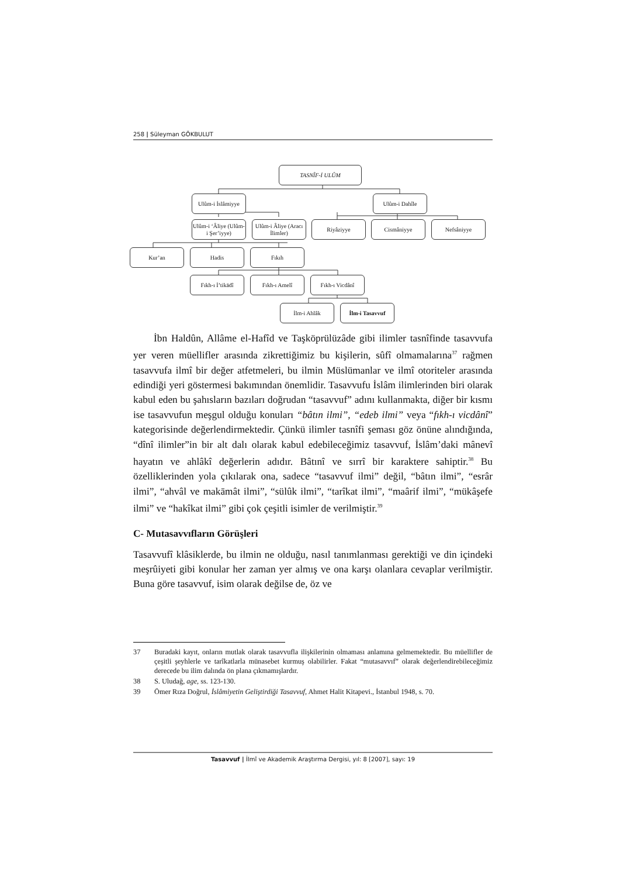258 | Süleyman GÖKBULUT
TASNÎF-İ ULÛM
Ulûm-i İslâmiyye
Ulûm-i Dahîle
Ulûm-i ‘Âliye (Ulûm-i Şer’iyye)
Ulûm-i Âliye (Aracı İlimler)
Riyâziyye Cismâniyye Nefsâniyye
Kur’an Hadis Fıkıh
Fıkh-ı İ’tikādî Fıkh-ı Amelî Fıkh-ı Vicdânî
İlm-i Ahlâk İlm-i Tasavvuf
İbn Haldûn, Allâme el-Hafîd ve Taşköprülüzâde gibi ilimler tasnîfinde tasavvufa yer veren müellifler arasında zikrettiğimiz bu kişilerin, sûfî olmamalarına<sup>37</sup> rağmen tasavvufa ilmî bir değer atfetmeleri, bu ilmin Müslümanlar ve ilmî otoriteler arasında edindiği yeri göstermesi bakımından önemlidir. Tasavvufu İslâm ilimlerinden biri olarak kabul eden bu şahısların bazıları doğrudan “tasavvuf” adını kullanmakta, diğer bir kısmı ise tasavvufun meşgul olduğu konuları “bâtın ilmi”, “edeb ilmi” veya “fıkh-ı vicdânî” kategorisinde değerlendirmektedir. Çünkü ilimler tasnîfi şeması göz önüne alındığında, “dînî ilimler”in bir alt dalı olarak kabul edebileceğimiz tasavvuf, İslâm’daki mânevî hayatın ve ahlâkî değerlerin adıdır. Bâtınî ve sırrî bir karaktere sahiptir.<sup>38</sup> Bu özelliklerinden yola çıkılarak ona, sadece “tasavvuf ilmi” değil, “bâtın ilmi”, “esrâr ilmi”, “ahvâl ve makāmât ilmi”, “sülûk ilmi”, “tarîkat ilmi”, “maârif ilmi”, “mükâşefe ilmi” ve “hakîkat ilmi” gibi çok çeşitli isimler de verilmiştir.<sup>39</sup>
C- Mutasavvıfların Görüşleri
Tasavvufî klâsiklerde, bu ilmin ne olduğu, nasıl tanımlanması gerektiği ve din içindeki meşrûiyeti gibi konular her zaman yer almış ve ona karşı olanlara cevaplar verilmiştir. Buna göre tasavvuf, isim olarak değilse de, öz ve
37 Buradaki kayıt, onların mutlak olarak tasavvufla ilişkilerinin olmaması anlamına gelmemektedir. Bu müellifler de çeşitli şeyhlerle ve tarîkatlarla münasebet kurmuş olabilirler. Fakat “mutasavvıf” olarak değerlendirebileceğimiz derecede bu ilim dalında ön plana çıkmamışlardır.
38 S. Uludağ, age, ss. 123-130.
39 Ömer Rıza Doğrul, İslâmiyetin Geliştirdiği Tasavvuf, Ahmet Halit Kitapevi., İstanbul 1948, s. 70.
Tasavvuf | İlmî ve Akademik Araştırma Dergisi, yıl: 8 [2007], sayı: 19